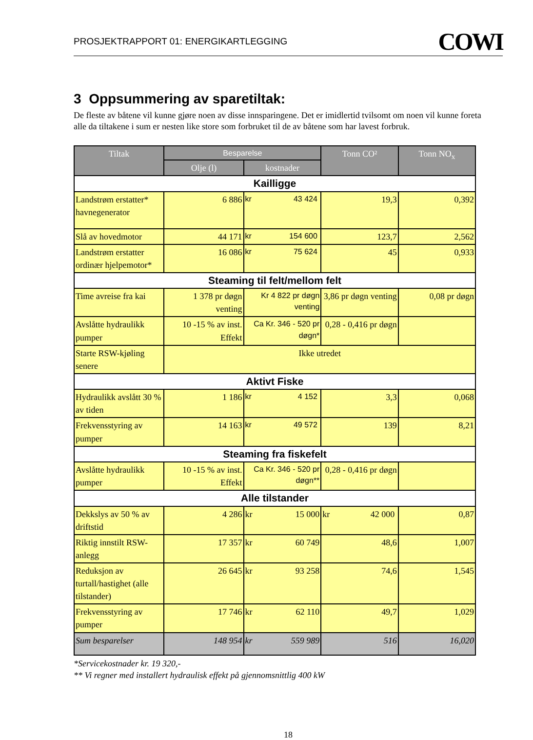PROSJEKTRAPPORT 01: ENERGIKARTLEGGING
COWI
3 Oppsummering av sparetiltak:
De fleste av båtene vil kunne gjøre noen av disse innsparingene. Det er imidlertid tvilsomt om noen vil kunne foreta alle da tiltakene i sum er nesten like store som forbruket til de av båtene som har lavest forbruk.
| Tiltak | Besparelse | | Tonn CO² | Tonn NO<sub>x</sub> |
| --- | --- | --- | --- | --- |
| | Olje (l) | kostnader | | |
| Kailligge | | | | |
| Landstrøm erstatter* havnegenerator | 6 886 | kr 43 424 | 19,3 | 0,392 |
| Slå av hovedmotor | 44 171 | kr 154 600 | 123,7 | 2,562 |
| Landstrøm erstatter ordinær hjelpemotor* | 16 086 | kr 75 624 | 45 | 0,933 |
| Steaming til felt/mellom felt | | | | |
| Time avreise fra kai | 1 378 pr døgn venting | Kr 4 822 pr døgn venting | 3,86 pr døgn venting | 0,08 pr døgn |
| Avslåtte hydraulikk pumper | 10 -15 % av inst. Effekt | Ca Kr. 346 - 520 pr døgn* | 0,28 - 0,416 pr døgn | |
| Starte RSW-kjøling senere | Ikke utredet | | | |
| Aktivt Fiske | | | | |
| Hydraulikk avslått 30 % av tiden | 1 186 | kr 4 152 | 3,3 | 0,068 |
| Frekvensstyring av pumper | 14 163 | kr 49 572 | 139 | 8,21 |
| Steaming fra fiskefelt | | | | |
| Avslåtte hydraulikk pumper | 10 -15 % av inst. Effekt | Ca Kr. 346 - 520 pr døgn** | 0,28 - 0,416 pr døgn | |
| Alle tilstander | | | | |
| Dekkslys av 50 % av driftstid | 4 286 | kr 15 000 | kr 42 000 | 0,87 |
| Riktig innstilt RSW-anlegg | 17 357 | kr 60 749 | 48,6 | 1,007 |
| Reduksjon av turtall/hastighet (alle tilstander) | 26 645 | kr 93 258 | 74,6 | 1,545 |
| Frekvensstyring av pumper | 17 746 | kr 62 110 | 49,7 | 1,029 |
| Sum besparelser | 148 954 | kr 559 989 | 516 | 16,020 |
*Servicekostnader kr. 19 320,-
** Vi regner med installert hydraulisk effekt på gjennomsnittlig 400 kW
18